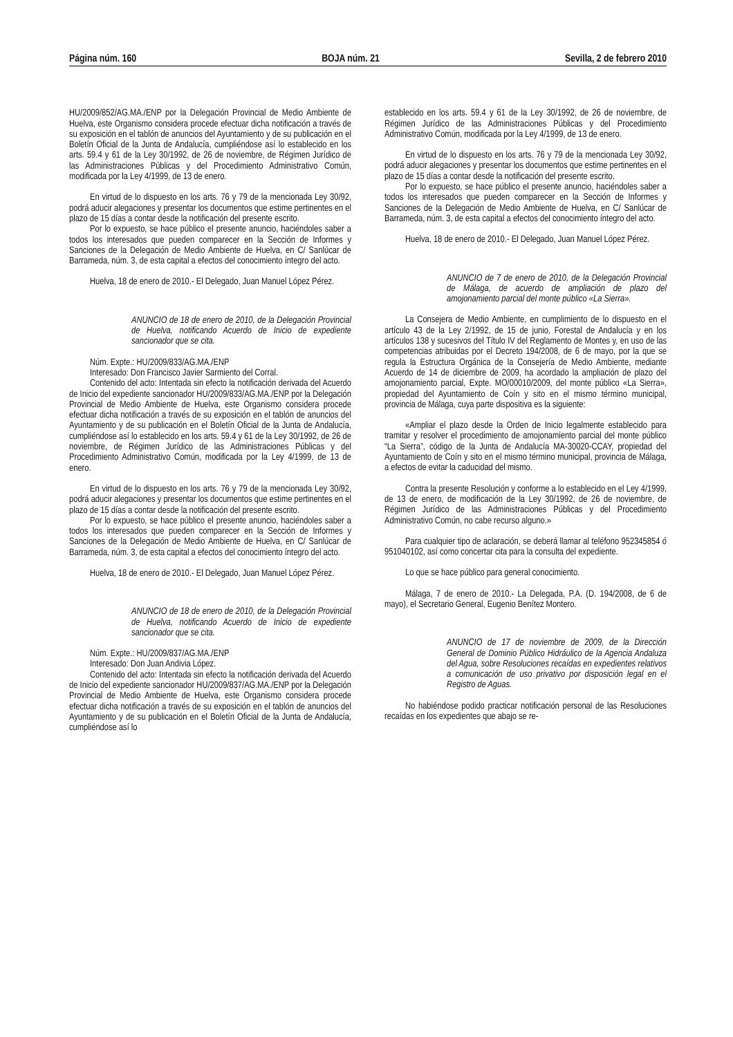Página núm. 160 BOJA núm. 21 Sevilla, 2 de febrero 2010
HU/2009/852/AG.MA./ENP por la Delegación Provincial de Medio Ambiente de Huelva, este Organismo considera procede efectuar dicha notificación a través de su exposición en el tablón de anuncios del Ayuntamiento y de su publicación en el Boletín Oficial de la Junta de Andalucía, cumpliéndose así lo establecido en los arts. 59.4 y 61 de la Ley 30/1992, de 26 de noviembre, de Régimen Jurídico de las Administraciones Públicas y del Procedimiento Administrativo Común, modificada por la Ley 4/1999, de 13 de enero.
En virtud de lo dispuesto en los arts. 76 y 79 de la mencionada Ley 30/92, podrá aducir alegaciones y presentar los documentos que estime pertinentes en el plazo de 15 días a contar desde la notificación del presente escrito.
Por lo expuesto, se hace público el presente anuncio, haciéndoles saber a todos los interesados que pueden comparecer en la Sección de Informes y Sanciones de la Delegación de Medio Ambiente de Huelva, en C/ Sanlúcar de Barrameda, núm. 3, de esta capital a efectos del conocimiento íntegro del acto.
Huelva, 18 de enero de 2010.- El Delegado, Juan Manuel López Pérez.
ANUNCIO de 18 de enero de 2010, de la Delegación Provincial de Huelva, notificando Acuerdo de Inicio de expediente sancionador que se cita.
Núm. Expte.: HU/2009/833/AG.MA./ENP
Interesado: Don Francisco Javier Sarmiento del Corral.
Contenido del acto: Intentada sin efecto la notificación derivada del Acuerdo de Inicio del expediente sancionador HU/2009/833/AG.MA./ENP por la Delegación Provincial de Medio Ambiente de Huelva, este Organismo considera procede efectuar dicha notificación a través de su exposición en el tablón de anuncios del Ayuntamiento y de su publicación en el Boletín Oficial de la Junta de Andalucía, cumpliéndose así lo establecido en los arts. 59.4 y 61 de la Ley 30/1992, de 26 de noviembre, de Régimen Jurídico de las Administraciones Públicas y del Procedimiento Administrativo Común, modificada por la Ley 4/1999, de 13 de enero.
En virtud de lo dispuesto en los arts. 76 y 79 de la mencionada Ley 30/92, podrá aducir alegaciones y presentar los documentos que estime pertinentes en el plazo de 15 días a contar desde la notificación del presente escrito.
Por lo expuesto, se hace público el presente anuncio, haciéndoles saber a todos los interesados que pueden comparecer en la Sección de Informes y Sanciones de la Delegación de Medio Ambiente de Huelva, en C/ Sanlúcar de Barrameda, núm. 3, de esta capital a efectos del conocimiento íntegro del acto.
Huelva, 18 de enero de 2010.- El Delegado, Juan Manuel López Pérez.
ANUNCIO de 18 de enero de 2010, de la Delegación Provincial de Huelva, notificando Acuerdo de Inicio de expediente sancionador que se cita.
Núm. Expte.: HU/2009/837/AG.MA./ENP
Interesado: Don Juan Andivia López.
Contenido del acto: Intentada sin efecto la notificación derivada del Acuerdo de Inicio del expediente sancionador HU/2009/837/AG.MA./ENP por la Delegación Provincial de Medio Ambiente de Huelva, este Organismo considera procede efectuar dicha notificación a través de su exposición en el tablón de anuncios del Ayuntamiento y de su publicación en el Boletín Oficial de la Junta de Andalucía, cumpliéndose así lo
establecido en los arts. 59.4 y 61 de la Ley 30/1992, de 26 de noviembre, de Régimen Jurídico de las Administraciones Públicas y del Procedimiento Administrativo Común, modificada por la Ley 4/1999, de 13 de enero.
En virtud de lo dispuesto en los arts. 76 y 79 de la mencionada Ley 30/92, podrá aducir alegaciones y presentar los documentos que estime pertinentes en el plazo de 15 días a contar desde la notificación del presente escrito.
Por lo expuesto, se hace público el presente anuncio, haciéndoles saber a todos los interesados que pueden comparecer en la Sección de Informes y Sanciones de la Delegación de Medio Ambiente de Huelva, en C/ Sanlúcar de Barrameda, núm. 3, de esta capital a efectos del conocimiento íntegro del acto.
Huelva, 18 de enero de 2010.- El Delegado, Juan Manuel López Pérez.
ANUNCIO de 7 de enero de 2010, de la Delegación Provincial de Málaga, de acuerdo de ampliación de plazo del amojonamiento parcial del monte público «La Sierra».
La Consejera de Medio Ambiente, en cumplimiento de lo dispuesto en el artículo 43 de la Ley 2/1992, de 15 de junio, Forestal de Andalucía y en los artículos 138 y sucesivos del Título IV del Reglamento de Montes y, en uso de las competencias atribuidas por el Decreto 194/2008, de 6 de mayo, por la que se regula la Estructura Orgánica de la Consejería de Medio Ambiente, mediante Acuerdo de 14 de diciembre de 2009, ha acordado la ampliación de plazo del amojonamiento parcial, Expte. MO/00010/2009, del monte público «La Sierra», propiedad del Ayuntamiento de Coín y sito en el mismo término municipal, provincia de Málaga, cuya parte dispositiva es la siguiente:
«Ampliar el plazo desde la Orden de Inicio legalmente establecido para tramitar y resolver el procedimiento de amojonamiento parcial del monte público “La Sierra”, código de la Junta de Andalucía MA-30020-CCAY, propiedad del Ayuntamiento de Coín y sito en el mismo término municipal, provincia de Málaga, a efectos de evitar la caducidad del mismo.
Contra la presente Resolución y conforme a lo establecido en el Ley 4/1999, de 13 de enero, de modificación de la Ley 30/1992, de 26 de noviembre, de Régimen Jurídico de las Administraciones Públicas y del Procedimiento Administrativo Común, no cabe recurso alguno.»
Para cualquier tipo de aclaración, se deberá llamar al teléfono 952345854 ó 951040102, así como concertar cita para la consulta del expediente.
Lo que se hace público para general conocimiento.
Málaga, 7 de enero de 2010.- La Delegada, P.A. (D. 194/2008, de 6 de mayo), el Secretario General, Eugenio Benítez Montero.
ANUNCIO de 17 de noviembre de 2009, de la Dirección General de Dominio Público Hidráulico de la Agencia Andaluza del Agua, sobre Resoluciones recaídas en expedientes relativos a comunicación de uso privativo por disposición legal en el Registro de Aguas.
No habiéndose podido practicar notificación personal de las Resoluciones recaídas en los expedientes que abajo se re-